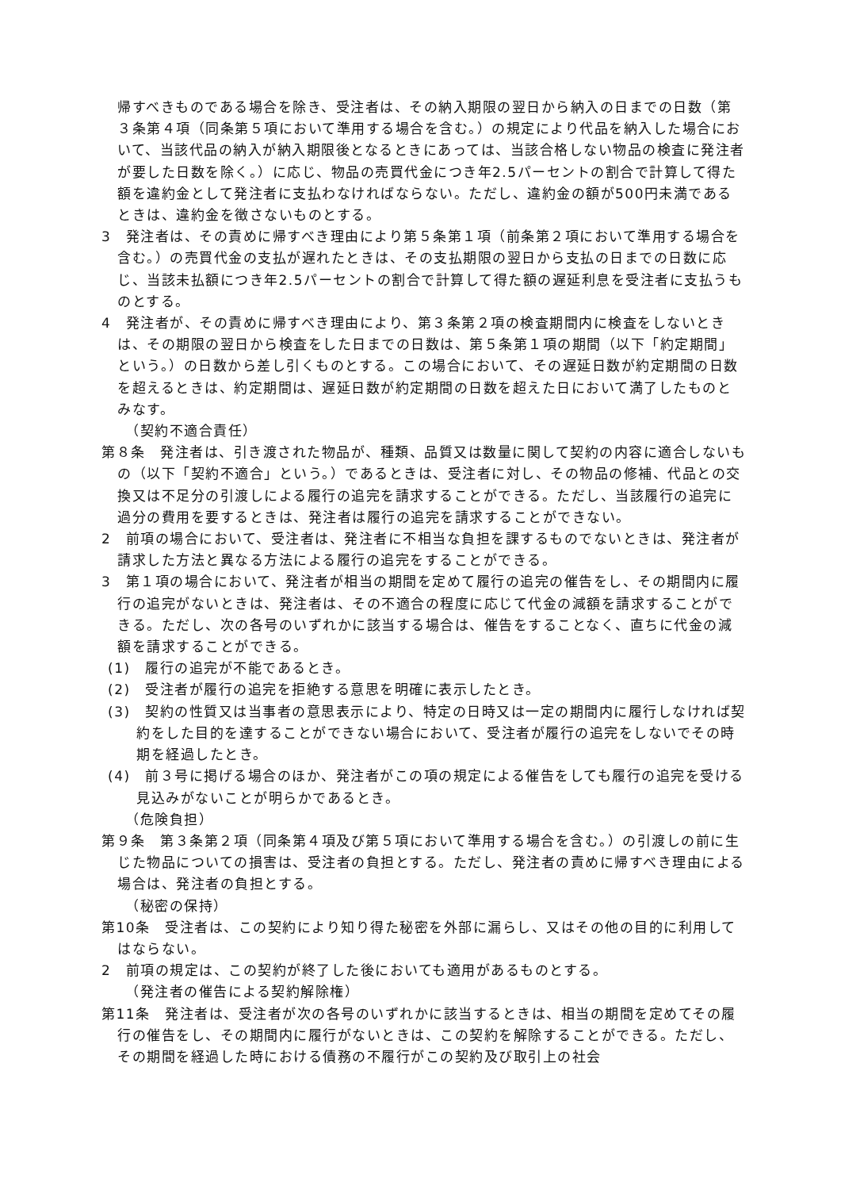帰すべきものである場合を除き、受注者は、その納入期限の翌日から納入の日までの日数（第３条第４項（同条第５項において準用する場合を含む。）の規定により代品を納入した場合において、当該代品の納入が納入期限後となるときにあっては、当該合格しない物品の検査に発注者が要した日数を除く。）に応じ、物品の売買代金につき年2.5パーセントの割合で計算して得た額を違約金として発注者に支払わなければならない。ただし、違約金の額が500円未満であるときは、違約金を徴さないものとする。
3　発注者は、その責めに帰すべき理由により第５条第１項（前条第２項において準用する場合を含む。）の売買代金の支払が遅れたときは、その支払期限の翌日から支払の日までの日数に応じ、当該未払額につき年2.5パーセントの割合で計算して得た額の遅延利息を受注者に支払うものとする。
4　発注者が、その責めに帰すべき理由により、第３条第２項の検査期間内に検査をしないときは、その期限の翌日から検査をした日までの日数は、第５条第１項の期間（以下「約定期間」という。）の日数から差し引くものとする。この場合において、その遅延日数が約定期間の日数を超えるときは、約定期間は、遅延日数が約定期間の日数を超えた日において満了したものとみなす。
（契約不適合責任）
第８条　発注者は、引き渡された物品が、種類、品質又は数量に関して契約の内容に適合しないもの（以下「契約不適合」という。）であるときは、受注者に対し、その物品の修補、代品との交換又は不足分の引渡しによる履行の追完を請求することができる。ただし、当該履行の追完に過分の費用を要するときは、発注者は履行の追完を請求することができない。
2　前項の場合において、受注者は、発注者に不相当な負担を課するものでないときは、発注者が請求した方法と異なる方法による履行の追完をすることができる。
3　第１項の場合において、発注者が相当の期間を定めて履行の追完の催告をし、その期間内に履行の追完がないときは、発注者は、その不適合の程度に応じて代金の減額を請求することができる。ただし、次の各号のいずれかに該当する場合は、催告をすることなく、直ちに代金の減額を請求することができる。
(1)　履行の追完が不能であるとき。
(2)　受注者が履行の追完を拒絶する意思を明確に表示したとき。
(3)　契約の性質又は当事者の意思表示により、特定の日時又は一定の期間内に履行しなければ契約をした目的を達することができない場合において、受注者が履行の追完をしないでその時期を経過したとき。
(4)　前３号に掲げる場合のほか、発注者がこの項の規定による催告をしても履行の追完を受ける見込みがないことが明らかであるとき。
（危険負担）
第９条　第３条第２項（同条第４項及び第５項において準用する場合を含む。）の引渡しの前に生じた物品についての損害は、受注者の負担とする。ただし、発注者の責めに帰すべき理由による場合は、発注者の負担とする。
（秘密の保持）
第10条　受注者は、この契約により知り得た秘密を外部に漏らし、又はその他の目的に利用してはならない。
2　前項の規定は、この契約が終了した後においても適用があるものとする。
（発注者の催告による契約解除権）
第11条　発注者は、受注者が次の各号のいずれかに該当するときは、相当の期間を定めてその履行の催告をし、その期間内に履行がないときは、この契約を解除することができる。ただし、その期間を経過した時における債務の不履行がこの契約及び取引上の社会